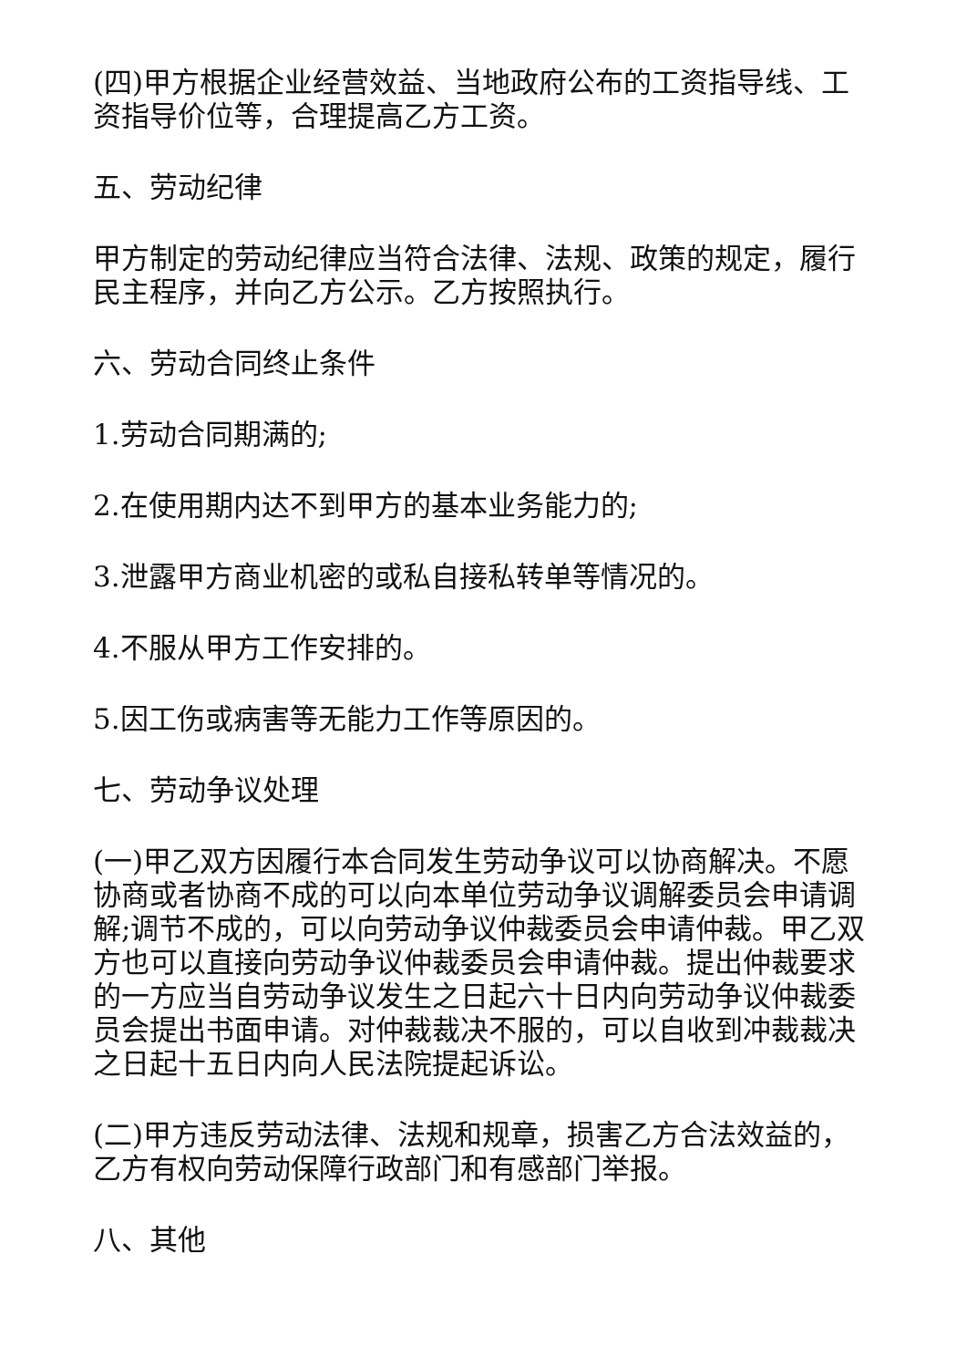(四)甲方根据企业经营效益、当地政府公布的工资指导线、工资指导价位等，合理提高乙方工资。
五、劳动纪律
甲方制定的劳动纪律应当符合法律、法规、政策的规定，履行民主程序，并向乙方公示。乙方按照执行。
六、劳动合同终止条件
1.劳动合同期满的;
2.在使用期内达不到甲方的基本业务能力的;
3.泄露甲方商业机密的或私自接私转单等情况的。
4.不服从甲方工作安排的。
5.因工伤或病害等无能力工作等原因的。
七、劳动争议处理
(一)甲乙双方因履行本合同发生劳动争议可以协商解决。不愿协商或者协商不成的可以向本单位劳动争议调解委员会申请调解;调节不成的，可以向劳动争议仲裁委员会申请仲裁。甲乙双方也可以直接向劳动争议仲裁委员会申请仲裁。提出仲裁要求的一方应当自劳动争议发生之日起六十日内向劳动争议仲裁委员会提出书面申请。对仲裁裁决不服的，可以自收到冲裁裁决之日起十五日内向人民法院提起诉讼。
(二)甲方违反劳动法律、法规和规章，损害乙方合法效益的，乙方有权向劳动保障行政部门和有感部门举报。
八、其他